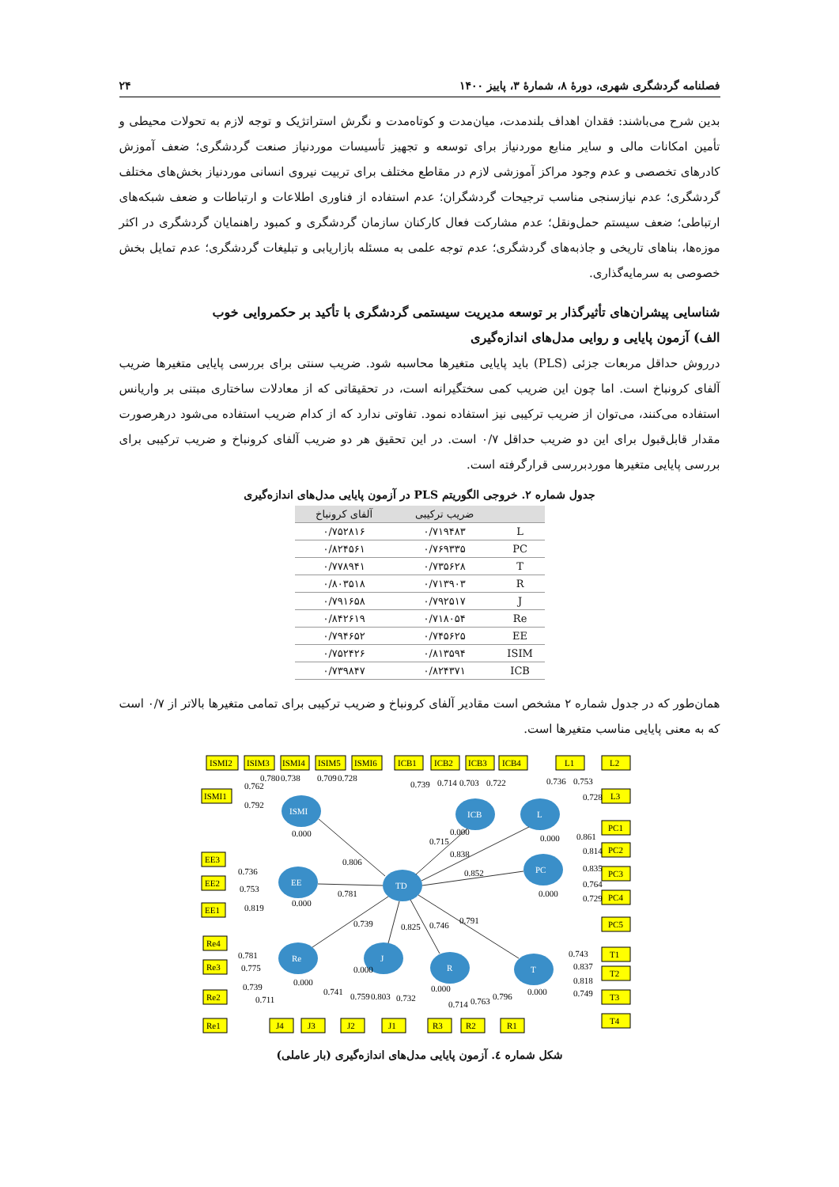فصلنامه گردشگری شهری، دورهٔ ۸، شمارهٔ ۳، پاییز ۱۴۰۰ ۲۴
بدین شرح می‌باشند: فقدان اهداف بلندمدت، میان‌مدت و کوتاه‌مدت و نگرش استراتژیک و توجه لازم به تحولات محیطی و تأمین امکانات مالی و سایر منابع موردنیاز برای توسعه و تجهیز تأسیسات موردنیاز صنعت گردشگری؛ ضعف آموزش کادرهای تخصصی و عدم وجود مراکز آموزشی لازم در مقاطع مختلف برای تربیت نیروی انسانی موردنیاز بخش‌های مختلف گردشگری؛ عدم نیازسنجی مناسب ترجیحات گردشگران؛ عدم استفاده از فناوری اطلاعات و ارتباطات و ضعف شبکه‌های ارتباطی؛ ضعف سیستم حمل‌ونقل؛ عدم مشارکت فعال کارکنان سازمان گردشگری و کمبود راهنمایان گردشگری در اکثر موزه‌ها، بناهای تاریخی و جاذبه‌های گردشگری؛ عدم توجه علمی به مسئله بازاریابی و تبلیغات گردشگری؛ عدم تمایل بخش خصوصی به سرمایه‌گذاری.
شناسایی پیشران‌های تأثیرگذار بر توسعه مدیریت سیستمی گردشگری با تأکید بر حکمروایی خوب
الف) آزمون پایایی و روایی مدل‌های اندازه‌گیری
درروش حداقل مربعات جزئی (PLS) باید پایایی متغیرها محاسبه شود. ضریب سنتی برای بررسی پایایی متغیرها ضریب آلفای کرونباخ است. اما چون این ضریب کمی سختگیرانه است، در تحقیقاتی که از معادلات ساختاری مبتنی بر واریانس استفاده می‌کنند، می‌توان از ضریب ترکیبی نیز استفاده نمود. تفاوتی ندارد که از کدام ضریب استفاده می‌شود درهرصورت مقدار قابل‌قبول برای این دو ضریب حداقل ۰/۷ است. در این تحقیق هر دو ضریب آلفای کرونباخ و ضریب ترکیبی برای بررسی پایایی متغیرها موردبررسی قرارگرفته است.
جدول شماره ۲. خروجی الگوریتم PLS در آزمون پایایی مدل‌های اندازه‌گیری
| | ضریب ترکیبی | آلفای کرونباخ |
| --- | --- | --- |
| L | ۰/۷۱۹۴۸۳ | ۰/۷۵۲۸۱۶ |
| PC | ۰/۷۶۹۳۳۵ | ۰/۸۲۴۵۶۱ |
| T | ۰/۷۳۵۶۲۸ | ۰/۷۷۸۹۴۱ |
| R | ۰/۷۱۳۹۰۳ | ۰/۸۰۳۵۱۸ |
| J | ۰/۷۹۲۵۱۷ | ۰/۷۹۱۶۵۸ |
| Re | ۰/۷۱۸۰۵۴ | ۰/۸۴۲۶۱۹ |
| EE | ۰/۷۴۵۶۲۵ | ۰/۷۹۴۶۵۲ |
| ISIM | ۰/۸۱۳۵۹۴ | ۰/۷۵۲۴۲۶ |
| ICB | ۰/۸۲۴۳۷۱ | ۰/۷۳۹۸۴۷ |
همان‌طور که در جدول شماره ۲ مشخص است مقادیر آلفای کرونباخ و ضریب ترکیبی برای تمامی متغیرها بالاتر از ۰/۷ است که به معنی پایایی مناسب متغیرها است.
ISMI2
ISIM3
ISMI4
ISIM5
ISMI6
ICB1
ICB2
ICB3
ICB4
L1
L2
ISMI1
L3
PC1
PC2
PC3
PC4
PC5
EE3
EE2
EE1
Re4
Re3
Re2
Re1
J4
J3
J2
J1
R3
R2
R1
T1
T2
T3
T4
ISMI
ICB
L
EE
TD
PC
Re
J
R
T
0.780
0.738
0.709
0.728
0.762
0.792
0.000
0.739
0.714
0.703
0.722
0.000
0.715
0.838
0.736
0.753
0.728
0.000
0.861
0.814
0.835
0.764
0.729
0.000
0.806
0.852
0.736
0.753
0.819
0.000
0.781
0.739
0.825
0.746
0.791
0.781
0.775
0.739
0.711
0.000
0.000
0.741
0.759
0.803
0.732
0.000
0.714
0.763
0.796
0.743
0.837
0.818
0.749
0.000
شکل شماره ٤. آزمون پایایی مدل‌های اندازه‌گیری (بار عاملی)